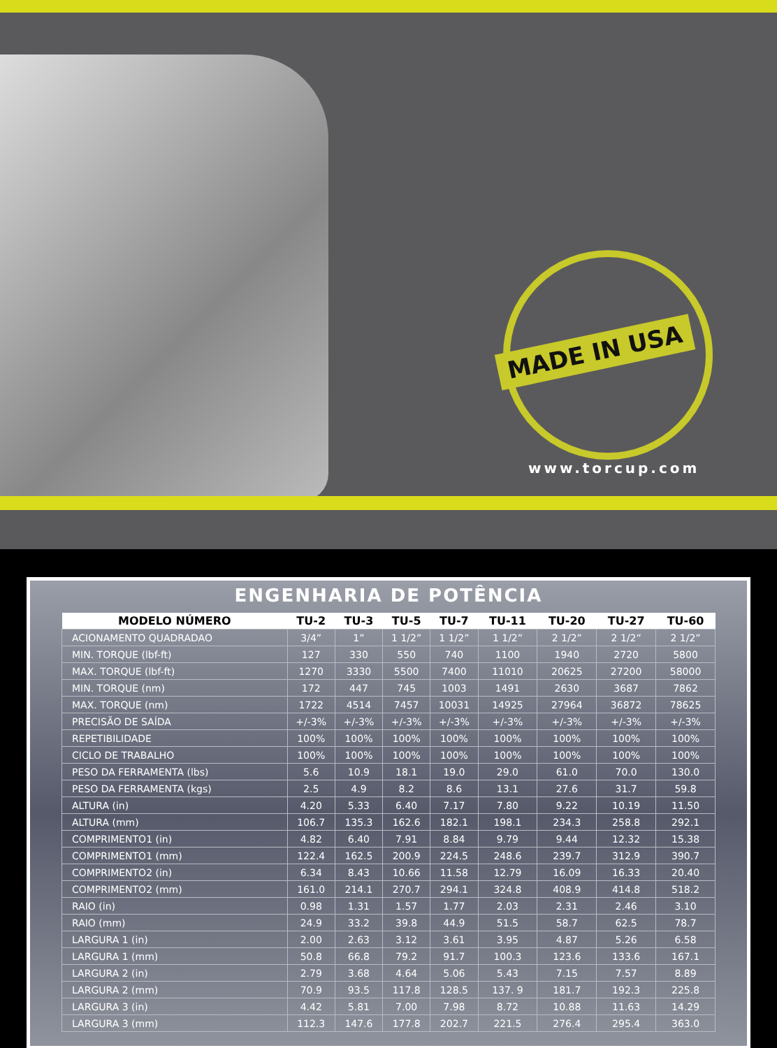MADE IN USA
www.torcup.com
ENGENHARIA DE POTÊNCIA
| MODELO NÚMERO | TU-2 | TU-3 | TU-5 | TU-7 | TU-11 | TU-20 | TU-27 | TU-60 |
| --- | --- | --- | --- | --- | --- | --- | --- | --- |
| ACIONAMENTO QUADRADAO | 3/4” | 1” | 1 1/2” | 1 1/2” | 1 1/2” | 2 1/2” | 2 1/2” | 2 1/2” |
| MIN. TORQUE (lbf-ft) | 127 | 330 | 550 | 740 | 1100 | 1940 | 2720 | 5800 |
| MAX. TORQUE (lbf-ft) | 1270 | 3330 | 5500 | 7400 | 11010 | 20625 | 27200 | 58000 |
| MIN. TORQUE (nm) | 172 | 447 | 745 | 1003 | 1491 | 2630 | 3687 | 7862 |
| MAX. TORQUE (nm) | 1722 | 4514 | 7457 | 10031 | 14925 | 27964 | 36872 | 78625 |
| PRECISÃO DE SAÍDA | +/-3% | +/-3% | +/-3% | +/-3% | +/-3% | +/-3% | +/-3% | +/-3% |
| REPETIBILIDADE | 100% | 100% | 100% | 100% | 100% | 100% | 100% | 100% |
| CICLO DE TRABALHO | 100% | 100% | 100% | 100% | 100% | 100% | 100% | 100% |
| PESO DA FERRAMENTA (lbs) | 5.6 | 10.9 | 18.1 | 19.0 | 29.0 | 61.0 | 70.0 | 130.0 |
| PESO DA FERRAMENTA (kgs) | 2.5 | 4.9 | 8.2 | 8.6 | 13.1 | 27.6 | 31.7 | 59.8 |
| ALTURA (in) | 4.20 | 5.33 | 6.40 | 7.17 | 7.80 | 9.22 | 10.19 | 11.50 |
| ALTURA (mm) | 106.7 | 135.3 | 162.6 | 182.1 | 198.1 | 234.3 | 258.8 | 292.1 |
| COMPRIMENTO1 (in) | 4.82 | 6.40 | 7.91 | 8.84 | 9.79 | 9.44 | 12.32 | 15.38 |
| COMPRIMENTO1 (mm) | 122.4 | 162.5 | 200.9 | 224.5 | 248.6 | 239.7 | 312.9 | 390.7 |
| COMPRIMENTO2 (in) | 6.34 | 8.43 | 10.66 | 11.58 | 12.79 | 16.09 | 16.33 | 20.40 |
| COMPRIMENTO2 (mm) | 161.0 | 214.1 | 270.7 | 294.1 | 324.8 | 408.9 | 414.8 | 518.2 |
| RAIO (in) | 0.98 | 1.31 | 1.57 | 1.77 | 2.03 | 2.31 | 2.46 | 3.10 |
| RAIO (mm) | 24.9 | 33.2 | 39.8 | 44.9 | 51.5 | 58.7 | 62.5 | 78.7 |
| LARGURA 1 (in) | 2.00 | 2.63 | 3.12 | 3.61 | 3.95 | 4.87 | 5.26 | 6.58 |
| LARGURA 1 (mm) | 50.8 | 66.8 | 79.2 | 91.7 | 100.3 | 123.6 | 133.6 | 167.1 |
| LARGURA 2 (in) | 2.79 | 3.68 | 4.64 | 5.06 | 5.43 | 7.15 | 7.57 | 8.89 |
| LARGURA 2 (mm) | 70.9 | 93.5 | 117.8 | 128.5 | 137. 9 | 181.7 | 192.3 | 225.8 |
| LARGURA 3 (in) | 4.42 | 5.81 | 7.00 | 7.98 | 8.72 | 10.88 | 11.63 | 14.29 |
| LARGURA 3 (mm) | 112.3 | 147.6 | 177.8 | 202.7 | 221.5 | 276.4 | 295.4 | 363.0 |